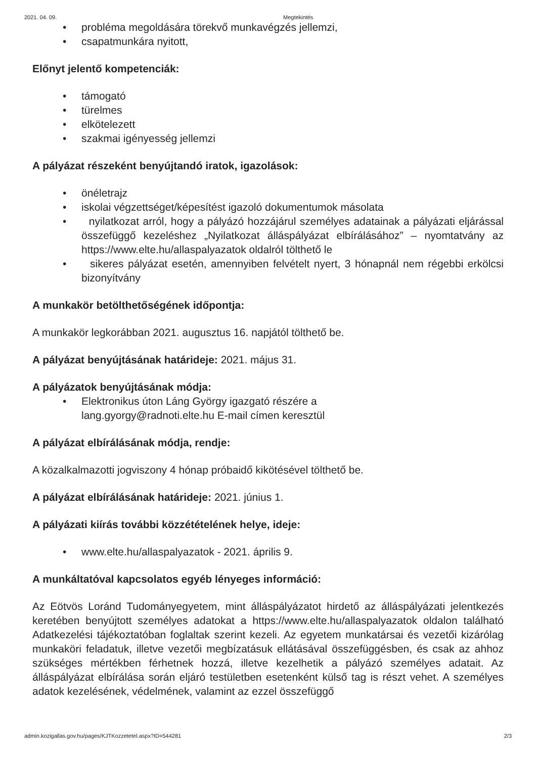2021. 04. 09. Megtekintés
• probléma megoldására törekvő munkavégzés jellemzi,
• csapatmunkára nyitott,
Előnyt jelentő kompetenciák:
• támogató
• türelmes
• elkötelezett
• szakmai igényesség jellemzi
A pályázat részeként benyújtandó iratok, igazolások:
• önéletrajz
• iskolai végzettséget/képesítést igazoló dokumentumok másolata
• nyilatkozat arról, hogy a pályázó hozzájárul személyes adatainak a pályázati eljárással összefüggő kezeléshez „Nyilatkozat álláspályázat elbírálásához” – nyomtatvány az https://www.elte.hu/allaspalyazatok oldalról tölthető le
• sikeres pályázat esetén, amennyiben felvételt nyert, 3 hónapnál nem régebbi erkölcsi bizonyítvány
A munkakör betölthetőségének időpontja:
A munkakör legkorábban 2021. augusztus 16. napjától tölthető be.
A pályázat benyújtásának határideje: 2021. május 31.
A pályázatok benyújtásának módja:
• Elektronikus úton Láng György igazgató részére a
lang.gyorgy@radnoti.elte.hu E-mail címen keresztül
A pályázat elbírálásának módja, rendje:
A közalkalmazotti jogviszony 4 hónap próbaidő kikötésével tölthető be.
A pályázat elbírálásának határideje: 2021. június 1.
A pályázati kiírás további közzétételének helye, ideje:
• www.elte.hu/allaspalyazatok - 2021. április 9.
A munkáltatóval kapcsolatos egyéb lényeges információ:
Az Eötvös Loránd Tudományegyetem, mint álláspályázatot hirdető az álláspályázati jelentkezés keretében benyújtott személyes adatokat a https://www.elte.hu/allaspalyazatok oldalon található Adatkezelési tájékoztatóban foglaltak szerint kezeli. Az egyetem munkatársai és vezetői kizárólag munkaköri feladatuk, illetve vezetői megbízatásuk ellátásával összefüggésben, és csak az ahhoz szükséges mértékben férhetnek hozzá, illetve kezelhetik a pályázó személyes adatait. Az álláspályázat elbírálása során eljáró testületben esetenként külső tag is részt vehet. A személyes adatok kezelésének, védelmének, valamint az ezzel összefüggő
admin.kozigallas.gov.hu/pages/KJTKozzetetel.aspx?ID=544281 2/3